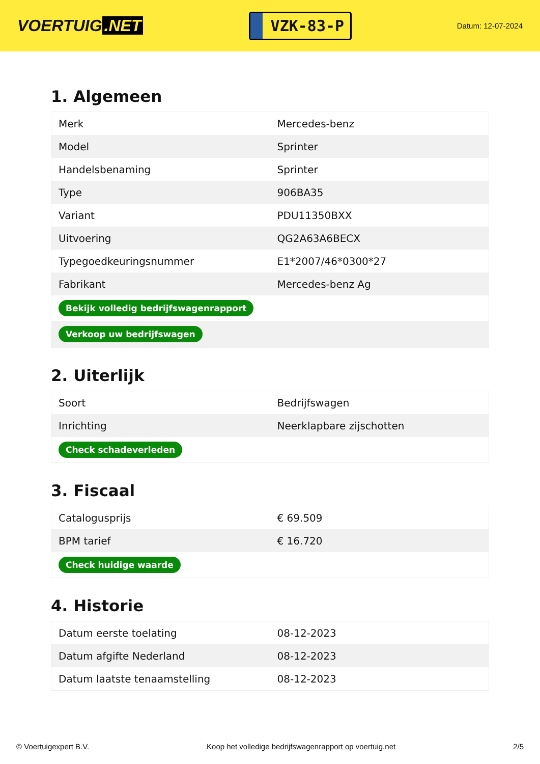VOERTUIG.NET
VZK-83-P
Datum: 12-07-2024
1. Algemeen
| Merk | Mercedes-benz |
| Model | Sprinter |
| Handelsbenaming | Sprinter |
| Type | 906BA35 |
| Variant | PDU11350BXX |
| Uitvoering | QG2A63A6BECX |
| Typegoedkeuringsnummer | E1*2007/46*0300*27 |
| Fabrikant | Mercedes-benz Ag |
| Bekijk volledig bedrijfswagenrapport | |
| Verkoop uw bedrijfswagen | |
2. Uiterlijk
| Soort | Bedrijfswagen |
| Inrichting | Neerklapbare zijschotten |
| Check schadeverleden | |
3. Fiscaal
| Catalogusprijs | € 69.509 |
| BPM tarief | € 16.720 |
| Check huidige waarde | |
4. Historie
| Datum eerste toelating | 08-12-2023 |
| Datum afgifte Nederland | 08-12-2023 |
| Datum laatste tenaamstelling | 08-12-2023 |
© Voertuigexpert B.V. Koop het volledige bedrijfswagenrapport op voertuig.net 2/5